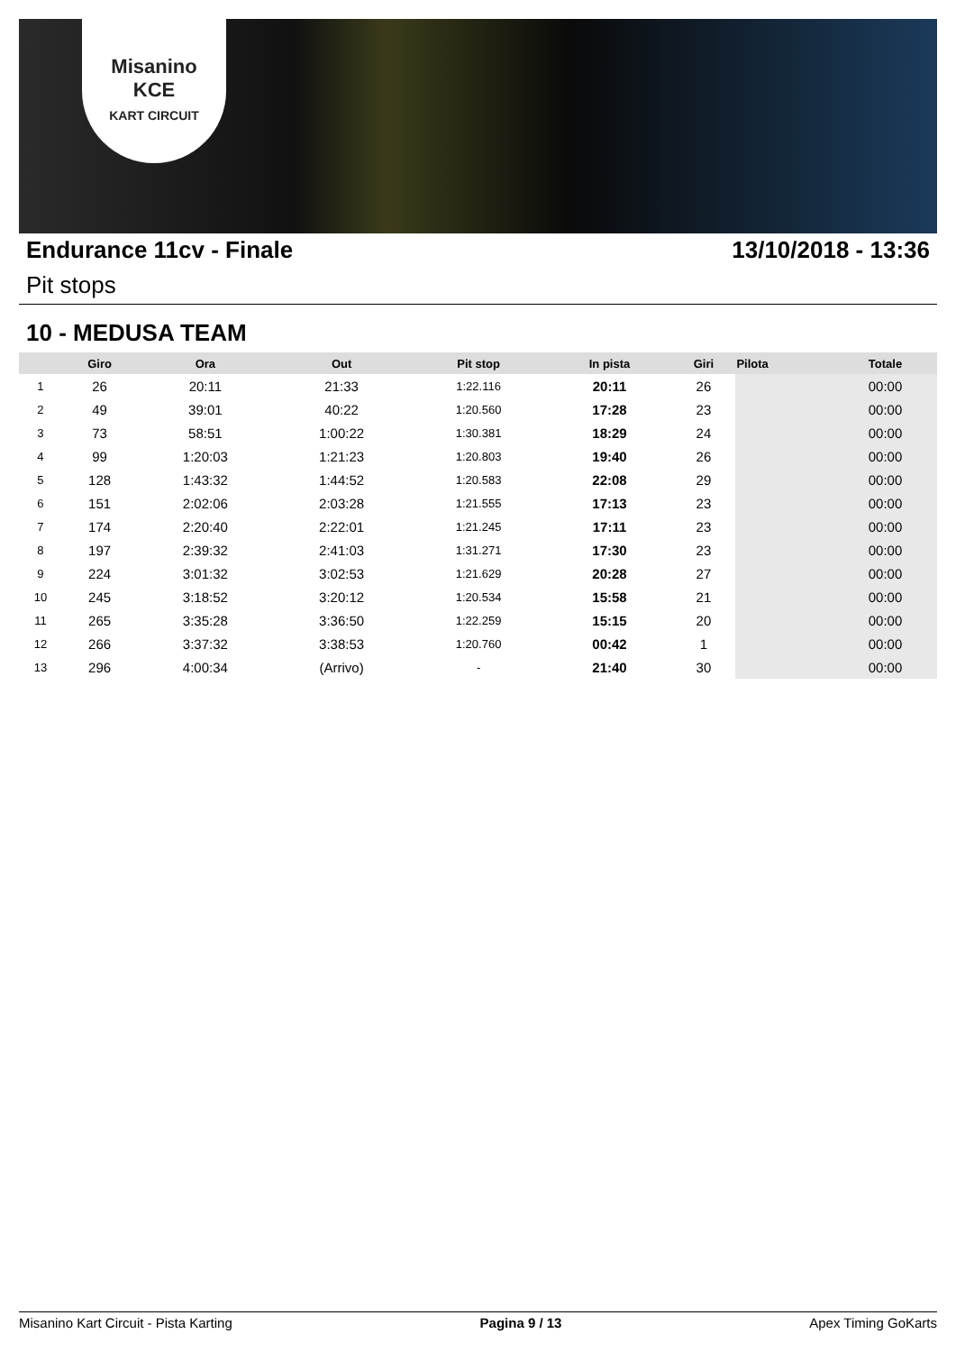Misanino
KCE
KART CIRCUIT
Endurance 11cv - Finale 13/10/2018 - 13:36
Pit stops
10 - MEDUSA TEAM
| | Giro | Ora | Out | Pit stop | In pista | Giri | Pilota | Totale |
| --- | --- | --- | --- | --- | --- | --- | --- | --- |
| 1 | 26 | 20:11 | 21:33 | 1:22.116 | 20:11 | 26 | | 00:00 |
| 2 | 49 | 39:01 | 40:22 | 1:20.560 | 17:28 | 23 | | 00:00 |
| 3 | 73 | 58:51 | 1:00:22 | 1:30.381 | 18:29 | 24 | | 00:00 |
| 4 | 99 | 1:20:03 | 1:21:23 | 1:20.803 | 19:40 | 26 | | 00:00 |
| 5 | 128 | 1:43:32 | 1:44:52 | 1:20.583 | 22:08 | 29 | | 00:00 |
| 6 | 151 | 2:02:06 | 2:03:28 | 1:21.555 | 17:13 | 23 | | 00:00 |
| 7 | 174 | 2:20:40 | 2:22:01 | 1:21.245 | 17:11 | 23 | | 00:00 |
| 8 | 197 | 2:39:32 | 2:41:03 | 1:31.271 | 17:30 | 23 | | 00:00 |
| 9 | 224 | 3:01:32 | 3:02:53 | 1:21.629 | 20:28 | 27 | | 00:00 |
| 10 | 245 | 3:18:52 | 3:20:12 | 1:20.534 | 15:58 | 21 | | 00:00 |
| 11 | 265 | 3:35:28 | 3:36:50 | 1:22.259 | 15:15 | 20 | | 00:00 |
| 12 | 266 | 3:37:32 | 3:38:53 | 1:20.760 | 00:42 | 1 | | 00:00 |
| 13 | 296 | 4:00:34 | (Arrivo) | - | 21:40 | 30 | | 00:00 |
Misanino Kart Circuit - Pista Karting Pagina 9 / 13 Apex Timing GoKarts